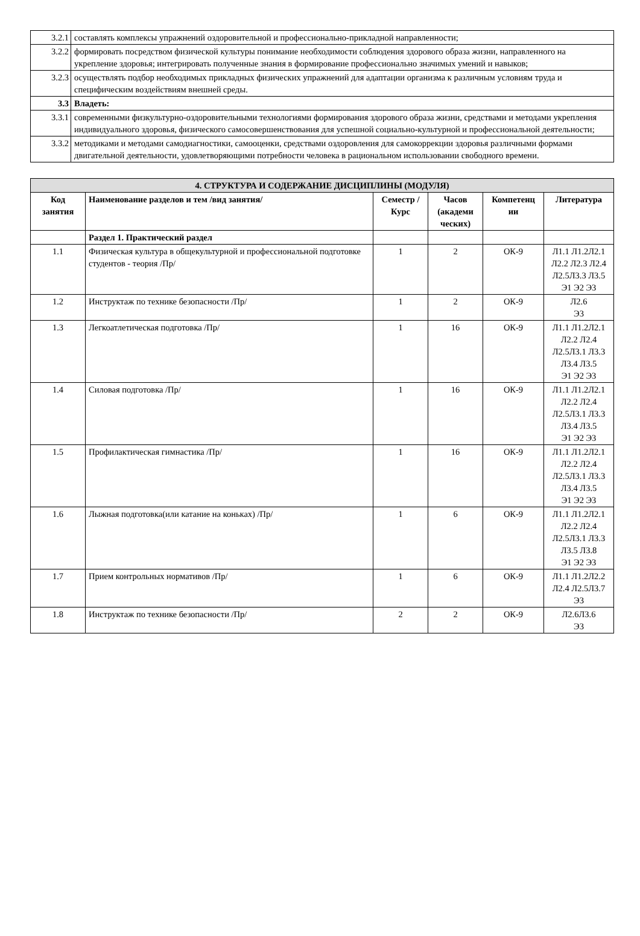| 3.2.1 | составлять комплексы упражнений оздоровительной и профессионально-прикладной направленности; |
| 3.2.2 | формировать посредством физической культуры понимание необходимости соблюдения здорового образа жизни, направленного на укрепление здоровья; интегрировать полученные знания в формирование профессионально значимых умений и навыков; |
| 3.2.3 | осуществлять подбор необходимых прикладных физических упражнений для адаптации организма к различным условиям труда и специфическим воздействиям внешней среды. |
| 3.3 | Владеть: |
| 3.3.1 | современными физкультурно-оздоровительными технологиями формирования здорового образа жизни, средствами и методами укрепления индивидуального здоровья, физического самосовершенствования для успешной социально-культурной и профессиональной деятельности; |
| 3.3.2 | методиками и методами самодиагностики, самооценки, средствами оздоровления для самокоррекции здоровья различными формами двигательной деятельности, удовлетворяющими потребности человека в рациональном использовании свободного времени. |
| 4. СТРУКТУРА И СОДЕРЖАНИЕ ДИСЦИПЛИНЫ (МОДУЛЯ) | | | | | |
| Код занятия | Наименование разделов и тем /вид занятия/ | Семестр / Курс | Часов (академи ческих) | Компетенц ии | Литература |
| | Раздел 1. Практический раздел | | | | |
| 1.1 | Физическая культура в общекультурной и профессиональной подготовке студентов - теория /Пр/ | 1 | 2 | ОК-9 | Л1.1 Л1.2Л2.1 Л2.2 Л2.3 Л2.4 Л2.5Л3.3 Л3.5 Э1 Э2 Э3 |
| 1.2 | Инструктаж по технике безопасности /Пр/ | 1 | 2 | ОК-9 | Л2.6 Э3 |
| 1.3 | Легкоатлетическая подготовка /Пр/ | 1 | 16 | ОК-9 | Л1.1 Л1.2Л2.1 Л2.2 Л2.4 Л2.5Л3.1 Л3.3 Л3.4 Л3.5 Э1 Э2 Э3 |
| 1.4 | Силовая подготовка /Пр/ | 1 | 16 | ОК-9 | Л1.1 Л1.2Л2.1 Л2.2 Л2.4 Л2.5Л3.1 Л3.3 Л3.4 Л3.5 Э1 Э2 Э3 |
| 1.5 | Профилактическая гимнастика /Пр/ | 1 | 16 | ОК-9 | Л1.1 Л1.2Л2.1 Л2.2 Л2.4 Л2.5Л3.1 Л3.3 Л3.4 Л3.5 Э1 Э2 Э3 |
| 1.6 | Лыжная подготовка(или катание на коньках) /Пр/ | 1 | 6 | ОК-9 | Л1.1 Л1.2Л2.1 Л2.2 Л2.4 Л2.5Л3.1 Л3.3 Л3.5 Л3.8 Э1 Э2 Э3 |
| 1.7 | Прием контрольных нормативов /Пр/ | 1 | 6 | ОК-9 | Л1.1 Л1.2Л2.2 Л2.4 Л2.5Л3.7 Э3 |
| 1.8 | Инструктаж по технике безопасности /Пр/ | 2 | 2 | ОК-9 | Л2.6Л3.6 Э3 |